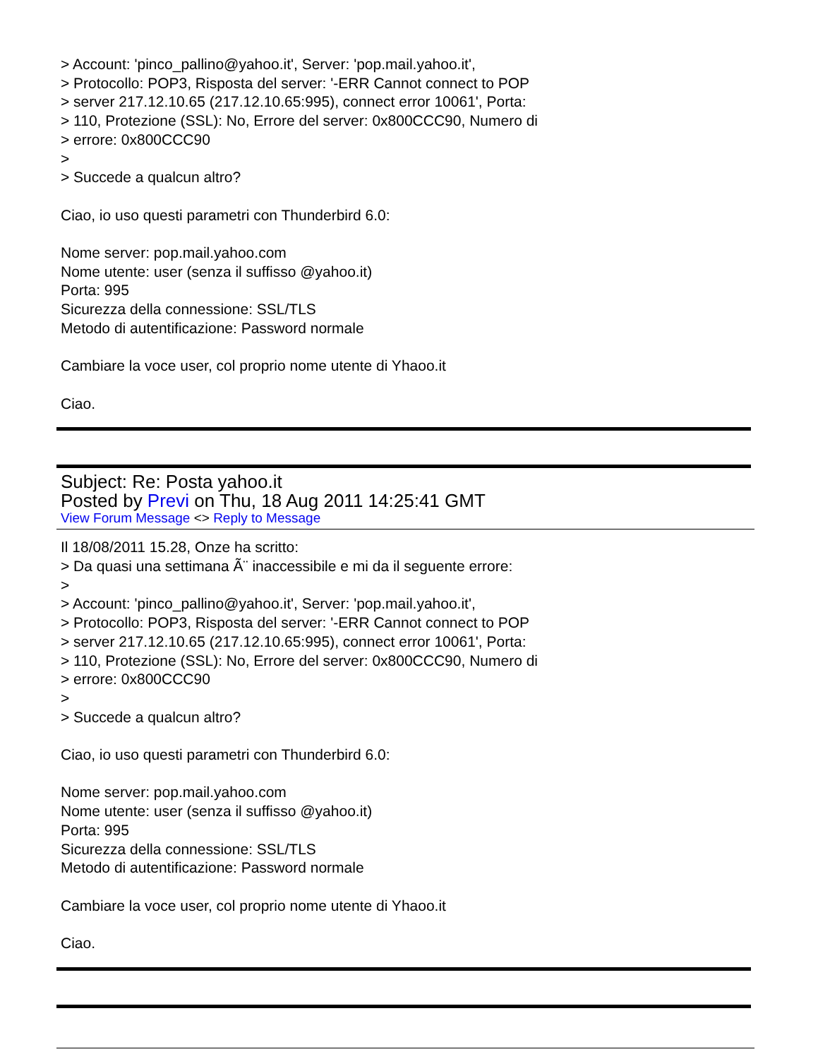> Account: 'pinco_pallino@yahoo.it', Server: 'pop.mail.yahoo.it',
> Protocollo: POP3, Risposta del server: '-ERR Cannot connect to POP
> server 217.12.10.65 (217.12.10.65:995), connect error 10061', Porta:
> 110, Protezione (SSL): No, Errore del server: 0x800CCC90, Numero di
> errore: 0x800CCC90
>
> Succede a qualcun altro?
Ciao, io uso questi parametri con Thunderbird 6.0:
Nome server: pop.mail.yahoo.com
Nome utente: user (senza il suffisso @yahoo.it)
Porta: 995
Sicurezza della connessione: SSL/TLS
Metodo di autentificazione: Password normale
Cambiare la voce user, col proprio nome utente di Yhaoo.it
Ciao.
Subject: Re: Posta yahoo.it
Posted by Previ on Thu, 18 Aug 2011 14:25:41 GMT
View Forum Message <> Reply to Message
Il 18/08/2011 15.28, Onze ha scritto:
> Da quasi una settimana Ã¨ inaccessibile e mi da il seguente errore:
>
> Account: 'pinco_pallino@yahoo.it', Server: 'pop.mail.yahoo.it',
> Protocollo: POP3, Risposta del server: '-ERR Cannot connect to POP
> server 217.12.10.65 (217.12.10.65:995), connect error 10061', Porta:
> 110, Protezione (SSL): No, Errore del server: 0x800CCC90, Numero di
> errore: 0x800CCC90
>
> Succede a qualcun altro?
Ciao, io uso questi parametri con Thunderbird 6.0:
Nome server: pop.mail.yahoo.com
Nome utente: user (senza il suffisso @yahoo.it)
Porta: 995
Sicurezza della connessione: SSL/TLS
Metodo di autentificazione: Password normale
Cambiare la voce user, col proprio nome utente di Yhaoo.it
Ciao.